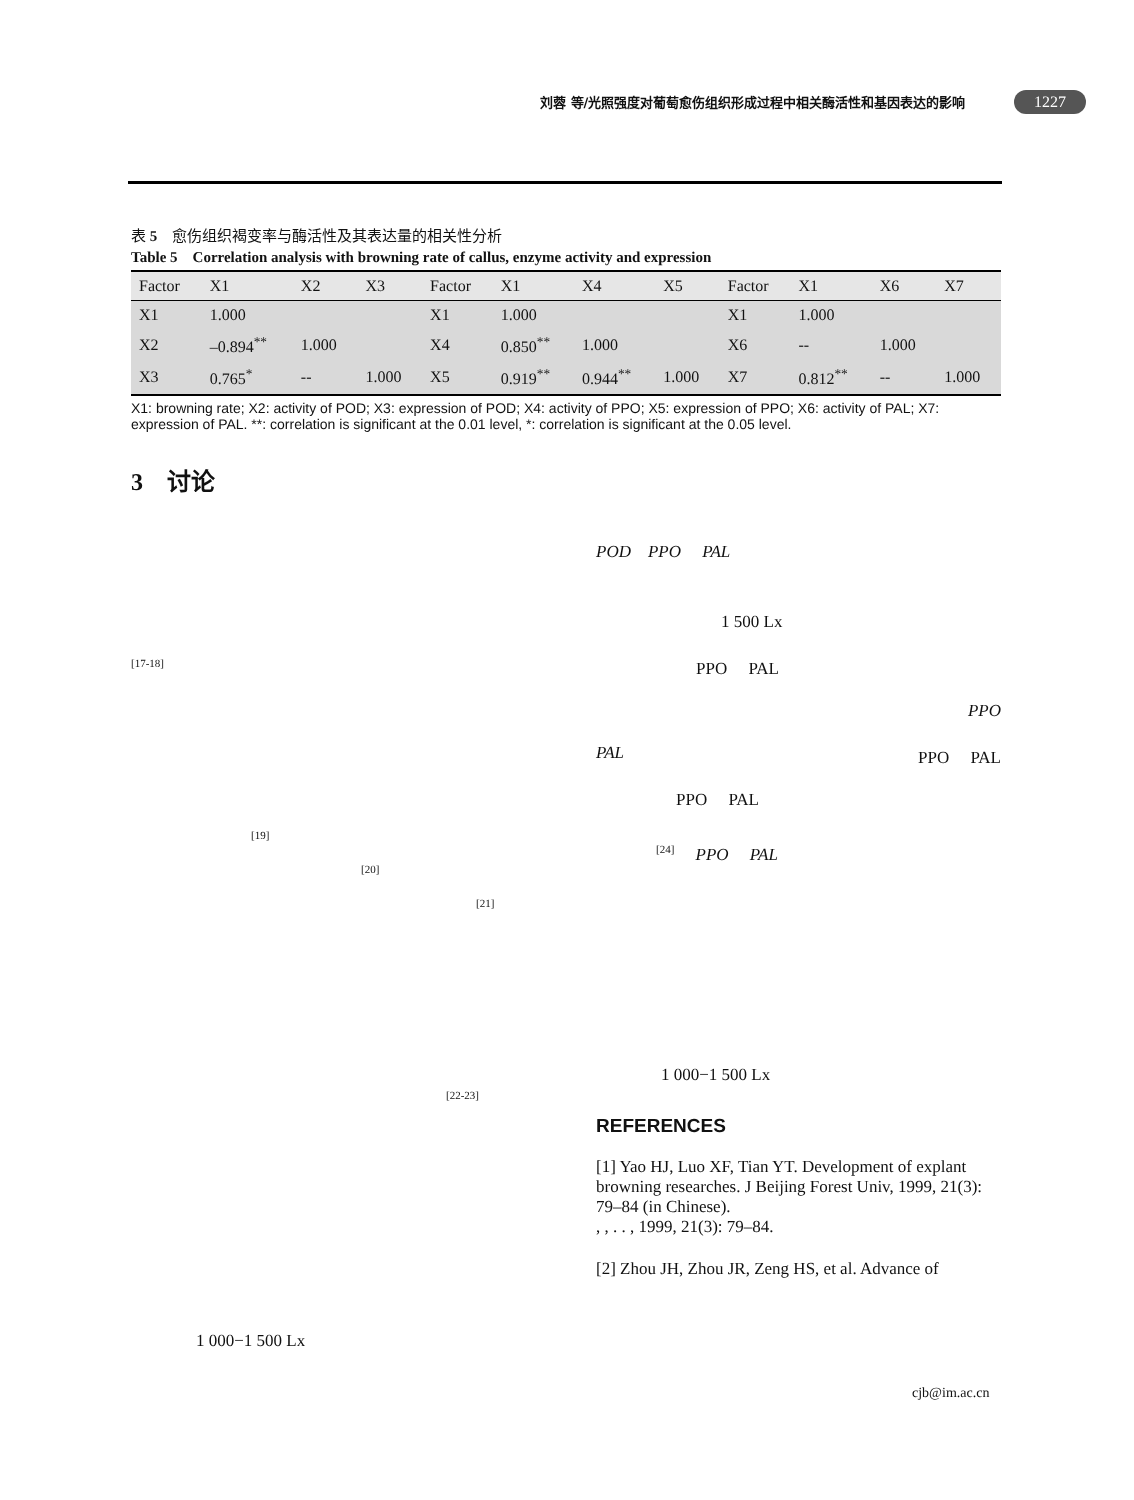刘蓉 等/光照强度对葡萄愈伤组织形成过程中相关酶活性和基因表达的影响
1227
表 5　愈伤组织褐变率与酶活性及其表达量的相关性分析
Table 5　Correlation analysis with browning rate of callus, enzyme activity and expression
| Factor | X1 | X2 | X3 | Factor | X1 | X4 | X5 | Factor | X1 | X6 | X7 |
| --- | --- | --- | --- | --- | --- | --- | --- | --- | --- | --- | --- |
| X1 | 1.000 | | | X1 | 1.000 | | | X1 | 1.000 | | |
| X2 | –0.894<sup>**</sup> | 1.000 | | X4 | 0.850<sup>**</sup> | 1.000 | | X6 | -- | 1.000 | |
| X3 | 0.765<sup>*</sup> | -- | 1.000 | X5 | 0.919<sup>**</sup> | 0.944<sup>**</sup> | 1.000 | X7 | 0.812<sup>**</sup> | -- | 1.000 |
X1: browning rate; X2: activity of POD; X3: expression of POD; X4: activity of PPO; X5: expression of PPO; X6: activity of PAL; X7: expression of PAL. **: correlation is significant at the 0.01 level, *: correlation is significant at the 0.05 level.
3　讨论
[17-18]
[19]
[20]
[21]
[22-23]
1 000−1 500 Lx
POD　PPO　 PAL
1 500 Lx
PPO　 PAL
PPO
PAL PPO　 PAL
PPO　 PAL
<sup>[24]</sup>　 PPO　 PAL
1 000−1 500 Lx
REFERENCES
[1] Yao HJ, Luo XF, Tian YT. Development of explant browning researches. J Beijing Forest Univ, 1999, 21(3): 79–84 (in Chinese).
, , . . , 1999, 21(3): 79–84.
[2] Zhou JH, Zhou JR, Zeng HS, et al. Advance of
cjb@im.ac.cn